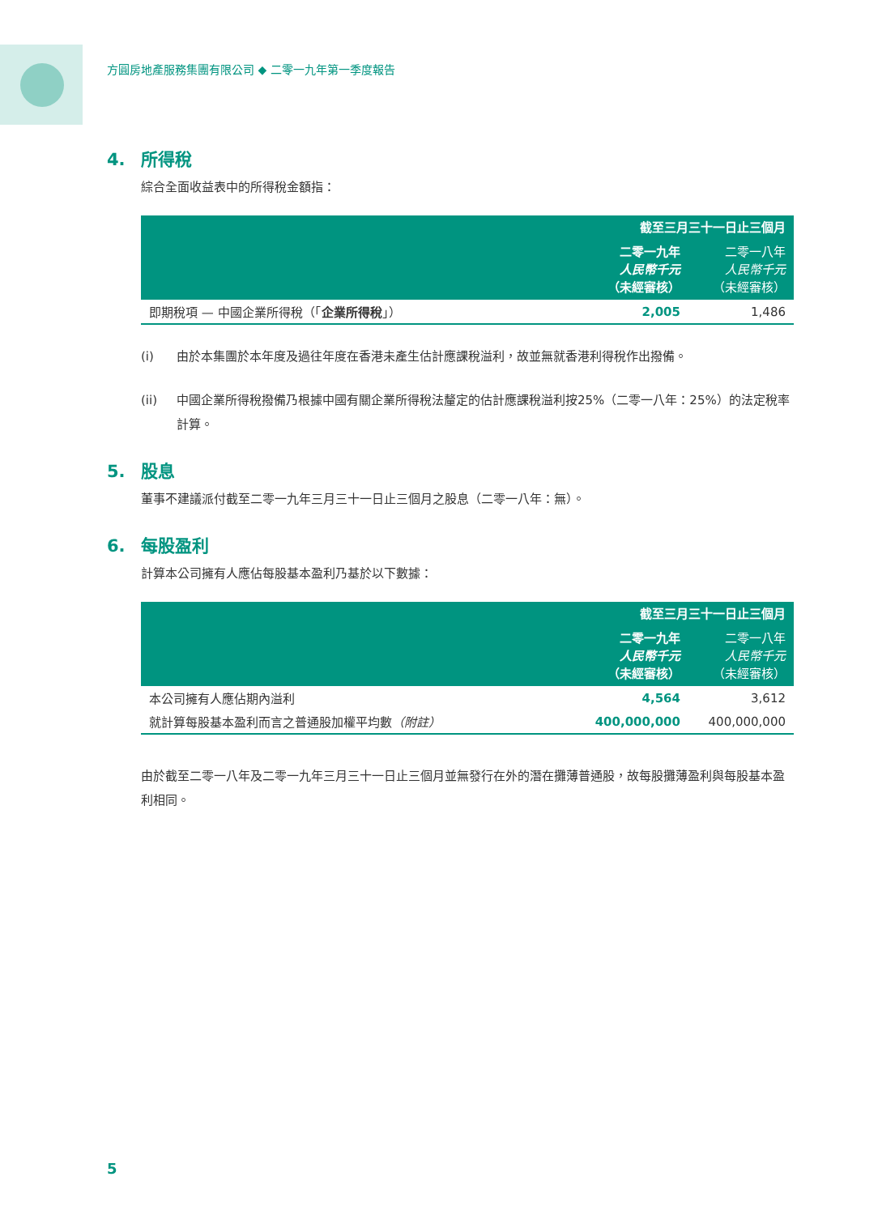方圓房地產服務集團有限公司 ◆ 二零一九年第一季度報告
4. 所得稅
綜合全面收益表中的所得稅金額指：
| | 截至三月三十一日止三個月 | |
| --- | --- | --- |
| | 二零一九年 人民幣千元 （未經審核） | 二零一八年 人民幣千元 （未經審核） |
| 即期稅項 — 中國企業所得稅（「 企業所得稅 」） | 2,005 | 1,486 |
(i) 由於本集團於本年度及過往年度在香港未產生估計應課稅溢利，故並無就香港利得稅作出撥備。
(ii) 中國企業所得稅撥備乃根據中國有關企業所得稅法釐定的估計應課稅溢利按25%（二零一八年：25%）的法定稅率計算。
5. 股息
董事不建議派付截至二零一九年三月三十一日止三個月之股息（二零一八年：無）。
6. 每股盈利
計算本公司擁有人應佔每股基本盈利乃基於以下數據：
| | 截至三月三十一日止三個月 | |
| --- | --- | --- |
| | 二零一九年 人民幣千元 （未經審核） | 二零一八年 人民幣千元 （未經審核） |
| 本公司擁有人應佔期內溢利 | 4,564 | 3,612 |
| 就計算每股基本盈利而言之普通股加權平均數 （附註） | 400,000,000 | 400,000,000 |
由於截至二零一八年及二零一九年三月三十一日止三個月並無發行在外的潛在攤薄普通股，故每股攤薄盈利與每股基本盈利相同。
5